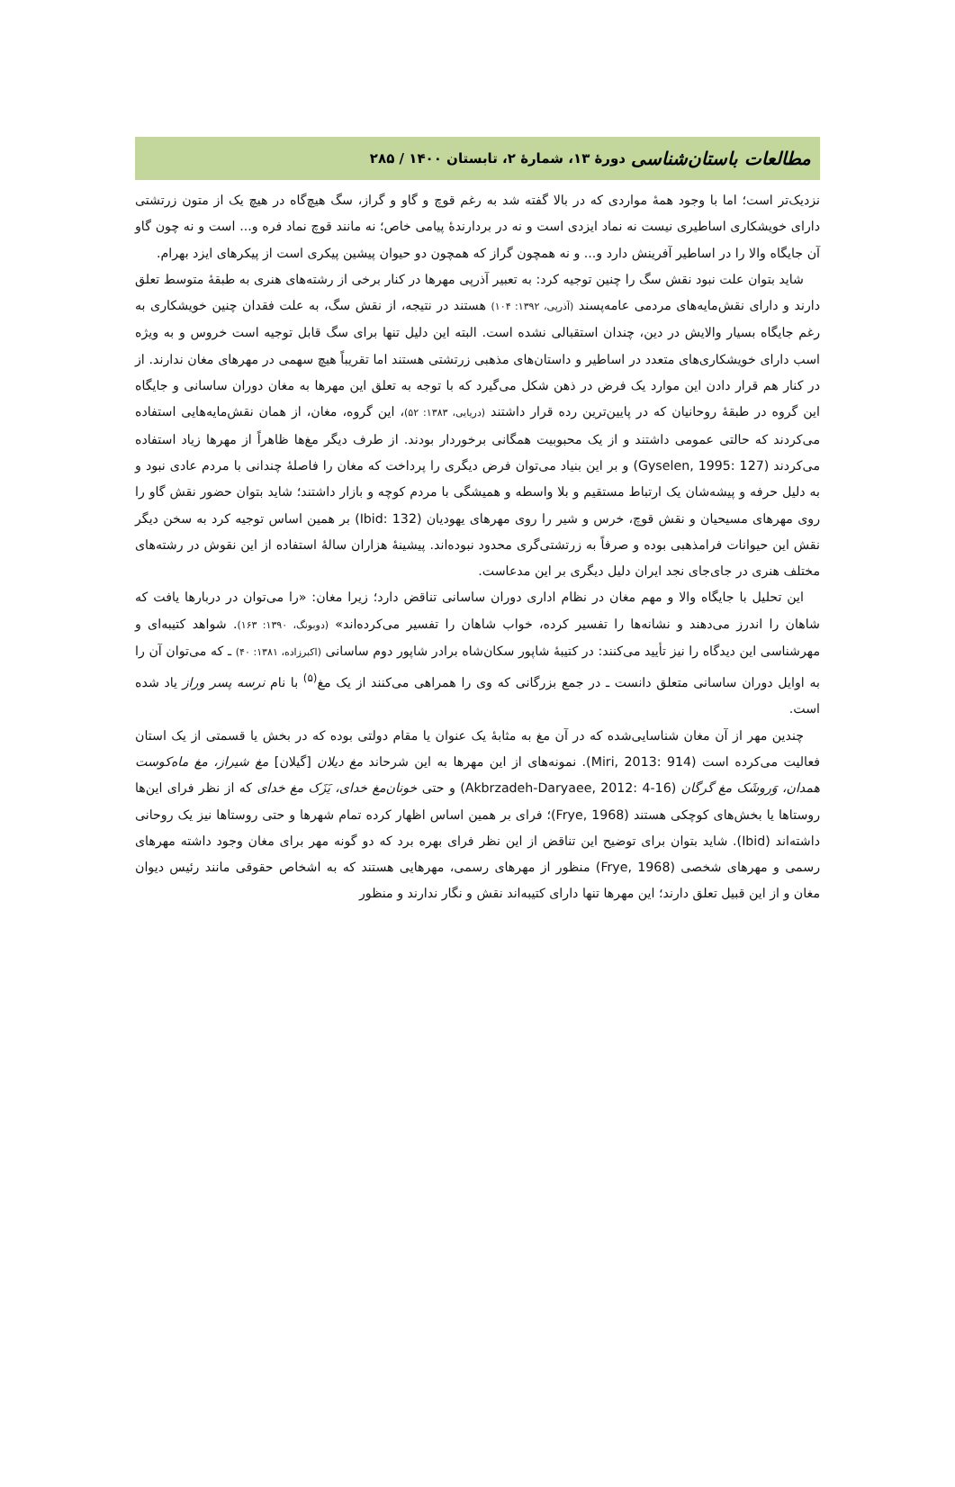مطالعات باستان‌شناسی دورهٔ ۱۳، شمارهٔ ۲، تابستان ۱۴۰۰ / ۲۸۵
نزدیک‌تر است؛ اما با وجود همهٔ مواردی که در بالا گفته شد به رغم قوچ و گاو و گراز، سگ هیچ‌گاه در هیچ یک از متون زرتشتی دارای خویشکاری اساطیری نیست نه نماد ایزدی است و نه در بردارندهٔ پیامی خاص؛ نه مانند قوچ نماد فره و... است و نه چون گاو آن جایگاه والا را در اساطیر آفرینش دارد و... و نه همچون گراز که همچون دو حیوان پیشین پیکری است از پیکرهای ایزد بهرام.
شاید بتوان علت نبود نقش سگ را چنین توجیه کرد: به تعبیر آذرپی مهرها در کنار برخی از رشته‌های هنری به طبقهٔ متوسط تعلق دارند و دارای نقش‌مایه‌های مردمی عامه‌پسند (آذرپی، ۱۳۹۲: ۱۰۴) هستند در نتیجه، از نقش سگ، به علت فقدان چنین خویشکاری به رغم جایگاه بسیار والایش در دین، چندان استقبالی نشده است. البته این دلیل تنها برای سگ قابل توجیه است خروس و به ویژه اسب دارای خویشکاری‌های متعدد در اساطیر و داستان‌های مذهبی زرتشتی هستند اما تقریباً هیچ سهمی در مهرهای مغان ندارند. از در کنار هم قرار دادن این موارد یک فرض در ذهن شکل می‌گیرد که با توجه به تعلق این مهرها به مغان دوران ساسانی و جایگاه این گروه در طبقهٔ روحانیان که در پایین‌ترین رده قرار داشتند (دریایی، ۱۳۸۳: ۵۲)، این گروه، مغان، از همان نقش‌مایه‌هایی استفاده می‌کردند که حالتی عمومی داشتند و از یک محبوبیت همگانی برخوردار بودند. از طرف دیگر مغ‌ها ظاهراً از مهرها زیاد استفاده می‌کردند (Gyselen, 1995: 127) و بر این بنیاد می‌توان فرض دیگری را پرداخت که مغان را فاصلهٔ چندانی با مردم عادی نبود و به دلیل حرفه و پیشه‌شان یک ارتباط مستقیم و بلا واسطه و همیشگی با مردم کوچه و بازار داشتند؛ شاید بتوان حضور نقش گاو را روی مهرهای مسیحیان و نقش قوچ، خرس و شیر را روی مهرهای یهودیان (Ibid: 132) بر همین اساس توجیه کرد به سخن دیگر نقش این حیوانات فرامذهبی بوده و صرفاً به زرتشتی‌گری محدود نبوده‌اند. پیشینهٔ هزاران سالهٔ استفاده از این نقوش در رشته‌های مختلف هنری در جای‌جای نجد ایران دلیل دیگری بر این مدعاست.
این تحلیل با جایگاه والا و مهم مغان در نظام اداری دوران ساسانی تناقض دارد؛ زیرا مغان: «را می‌توان در دربارها یافت که شاهان را اندرز می‌دهند و نشانه‌ها را تفسیر کرده، خواب شاهان را تفسیر می‌کرده‌اند» (دوبونگ، ۱۳۹۰: ۱۶۳). شواهد کتیبه‌ای و مهرشناسی این دیدگاه را نیز تأیید می‌کنند: در کتیبهٔ شاپور سکان‌شاه برادر شاپور دوم ساسانی (اکبرزاده، ۱۳۸۱: ۴۰) ـ که می‌توان آن را به اوایل دوران ساسانی متعلق دانست ـ در جمع بزرگانی که وی را همراهی می‌کنند از یک مغ<sup>(۵)</sup> با نام نرسه پسر وراز یاد شده است.
چندین مهر از آن مغان شناسایی‌شده که در آن مغ به مثابهٔ یک عنوان یا مقام دولتی بوده که در بخش یا قسمتی از یک استان فعالیت می‌کرده است (Miri, 2013: 914). نمونه‌های از این مهرها به این شرحاند مغ دیلان [گیلان] مغ شیراز، مغ ماه‌کوست همدان، وَروشَک مغ گرگان (Akbrzadeh-Daryaee, 2012: 4-16) و حتی خونان‌مغ خدای، یَزَک مغ خدای که از نظر فرای این‌ها روستاها یا بخش‌های کوچکی هستند (Frye, 1968)؛ فرای بر همین اساس اظهار کرده تمام شهرها و حتی روستاها نیز یک روحانی داشته‌اند (Ibid). شاید بتوان برای توضیح این تناقض از این نظر فرای بهره برد که دو گونه مهر برای مغان وجود داشته مهرهای رسمی و مهرهای شخصی (Frye, 1968) منظور از مهرهای رسمی، مهرهایی هستند که به اشخاص حقوقی مانند رئیس دیوان مغان و از این قبیل تعلق دارند؛ این مهرها تنها دارای کتیبه‌اند نقش و نگار ندارند و منظور